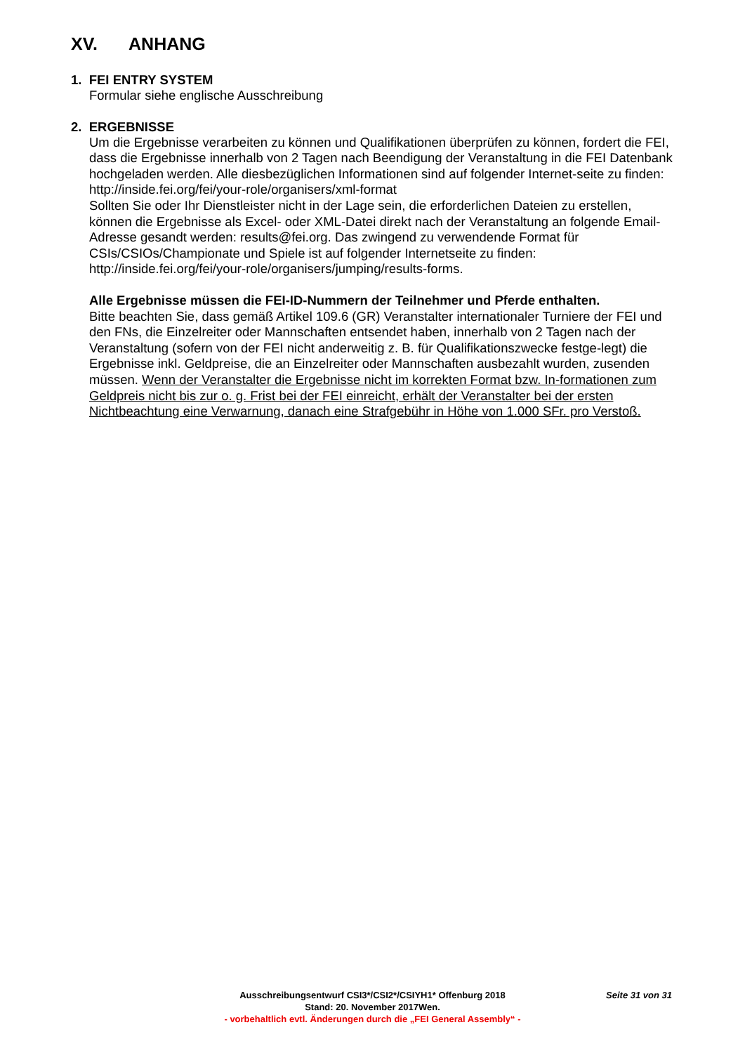XV. ANHANG
1. FEI ENTRY SYSTEM
Formular siehe englische Ausschreibung
2. ERGEBNISSE
Um die Ergebnisse verarbeiten zu können und Qualifikationen überprüfen zu können, fordert die FEI, dass die Ergebnisse innerhalb von 2 Tagen nach Beendigung der Veranstaltung in die FEI Datenbank hochgeladen werden. Alle diesbezüglichen Informationen sind auf folgender Internet-seite zu finden:
http://inside.fei.org/fei/your-role/organisers/xml-format
Sollten Sie oder Ihr Dienstleister nicht in der Lage sein, die erforderlichen Dateien zu erstellen, können die Ergebnisse als Excel- oder XML-Datei direkt nach der Veranstaltung an folgende Email-Adresse gesandt werden: results@fei.org. Das zwingend zu verwendende Format für CSIs/CSIOs/Championate und Spiele ist auf folgender Internetseite zu finden:
http://inside.fei.org/fei/your-role/organisers/jumping/results-forms.
Alle Ergebnisse müssen die FEI-ID-Nummern der Teilnehmer und Pferde enthalten.
Bitte beachten Sie, dass gemäß Artikel 109.6 (GR) Veranstalter internationaler Turniere der FEI und den FNs, die Einzelreiter oder Mannschaften entsendet haben, innerhalb von 2 Tagen nach der Veranstaltung (sofern von der FEI nicht anderweitig z. B. für Qualifikationszwecke festge-legt) die Ergebnisse inkl. Geldpreise, die an Einzelreiter oder Mannschaften ausbezahlt wurden, zusenden müssen. Wenn der Veranstalter die Ergebnisse nicht im korrekten Format bzw. In-formationen zum Geldpreis nicht bis zur o. g. Frist bei der FEI einreicht, erhält der Veranstalter bei der ersten Nichtbeachtung eine Verwarnung, danach eine Strafgebühr in Höhe von 1.000 SFr. pro Verstoß.
Ausschreibungsentwurf CSI3*/CSI2*/CSIYH1* Offenburg 2018 Seite 31 von 31
Stand: 20. November 2017Wen.
- vorbehaltlich evtl. Änderungen durch die „FEI General Assembly“ -